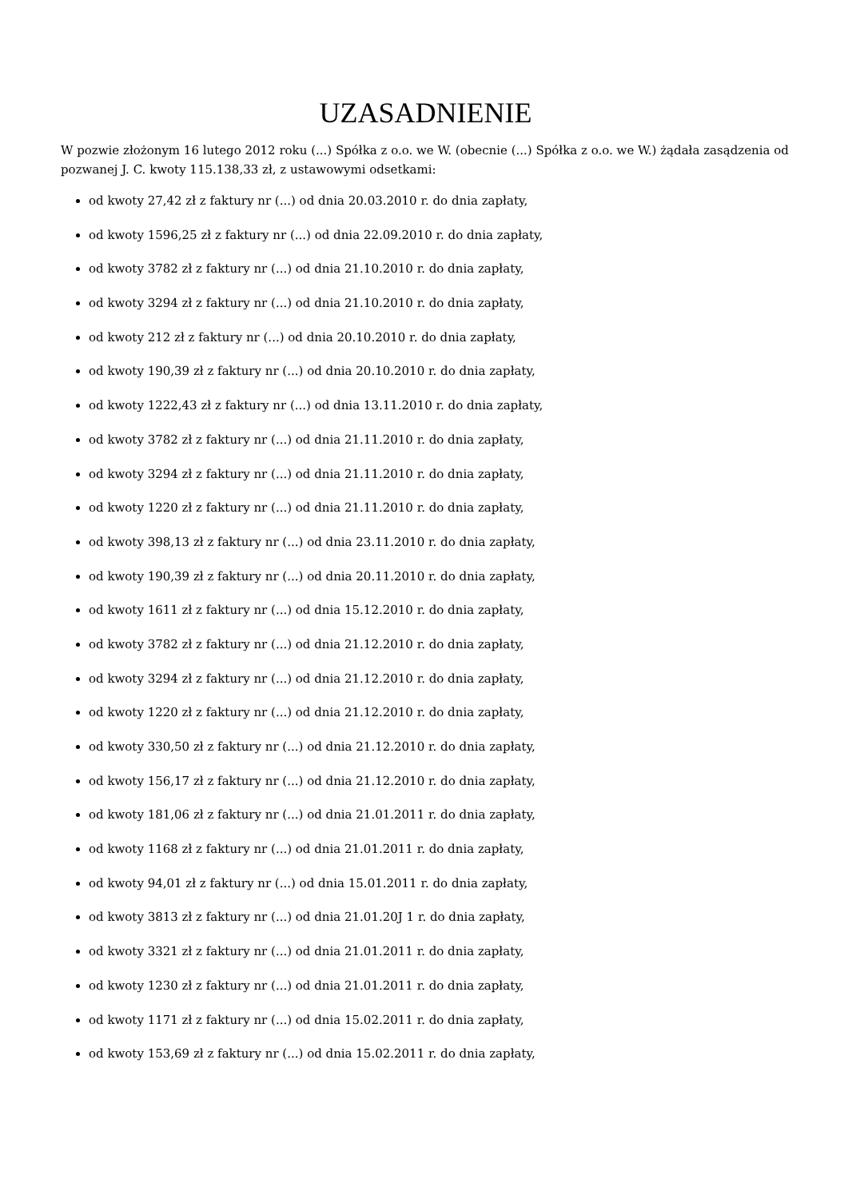UZASADNIENIE
W pozwie złożonym 16 lutego 2012 roku (...) Spółka z o.o. we W. (obecnie (...) Spółka z o.o. we W.) żądała zasądzenia od pozwanej J. C. kwoty 115.138,33 zł, z ustawowymi odsetkami:
od kwoty 27,42 zł z faktury nr (...) od dnia 20.03.2010 r. do dnia zapłaty,
od kwoty 1596,25 zł z faktury nr (...) od dnia 22.09.2010 r. do dnia zapłaty,
od kwoty 3782 zł z faktury nr (...) od dnia 21.10.2010 r. do dnia zapłaty,
od kwoty 3294 zł z faktury nr (...) od dnia 21.10.2010 r. do dnia zapłaty,
od kwoty 212 zł z faktury nr (...) od dnia 20.10.2010 r. do dnia zapłaty,
od kwoty 190,39 zł z faktury nr (...) od dnia 20.10.2010 r. do dnia zapłaty,
od kwoty 1222,43 zł z faktury nr (...) od dnia 13.11.2010 r. do dnia zapłaty,
od kwoty 3782 zł z faktury nr (...) od dnia 21.11.2010 r. do dnia zapłaty,
od kwoty 3294 zł z faktury nr (...) od dnia 21.11.2010 r. do dnia zapłaty,
od kwoty 1220 zł z faktury nr (...) od dnia 21.11.2010 r. do dnia zapłaty,
od kwoty 398,13 zł z faktury nr (...) od dnia 23.11.2010 r. do dnia zapłaty,
od kwoty 190,39 zł z faktury nr (...) od dnia 20.11.2010 r. do dnia zapłaty,
od kwoty 1611 zł z faktury nr (...) od dnia 15.12.2010 r. do dnia zapłaty,
od kwoty 3782 zł z faktury nr (...) od dnia 21.12.2010 r. do dnia zapłaty,
od kwoty 3294 zł z faktury nr (...) od dnia 21.12.2010 r. do dnia zapłaty,
od kwoty 1220 zł z faktury nr (...) od dnia 21.12.2010 r. do dnia zapłaty,
od kwoty 330,50 zł z faktury nr (...) od dnia 21.12.2010 r. do dnia zapłaty,
od kwoty 156,17 zł z faktury nr (...) od dnia 21.12.2010 r. do dnia zapłaty,
od kwoty 181,06 zł z faktury nr (...) od dnia 21.01.2011 r. do dnia zapłaty,
od kwoty 1168 zł z faktury nr (...) od dnia 21.01.2011 r. do dnia zapłaty,
od kwoty 94,01 zł z faktury nr (...) od dnia 15.01.2011 r. do dnia zapłaty,
od kwoty 3813 zł z faktury nr (...) od dnia 21.01.20J 1 r. do dnia zapłaty,
od kwoty 3321 zł z faktury nr (...) od dnia 21.01.2011 r. do dnia zapłaty,
od kwoty 1230 zł z faktury nr (...) od dnia 21.01.2011 r. do dnia zapłaty,
od kwoty 1171 zł z faktury nr (...) od dnia 15.02.2011 r. do dnia zapłaty,
od kwoty 153,69 zł z faktury nr (...) od dnia 15.02.2011 r. do dnia zapłaty,